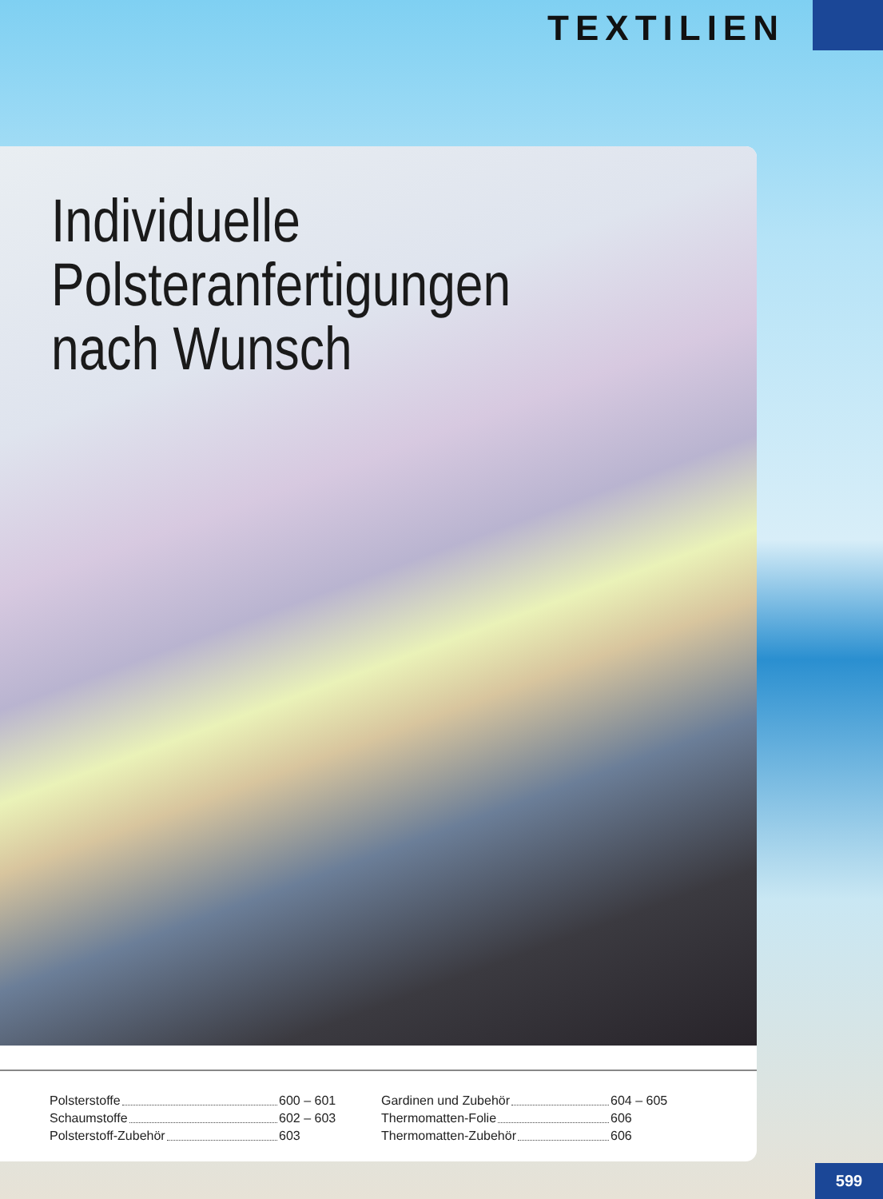TEXTILIEN
Individuelle
Polsteranfertigungen
nach Wunsch
Polsterstoffe 600 – 601
Schaumstoffe 602 – 603
Polsterstoff-Zubehör 603
Gardinen und Zubehör 604 – 605
Thermomatten-Folie 606
Thermomatten-Zubehör 606
599